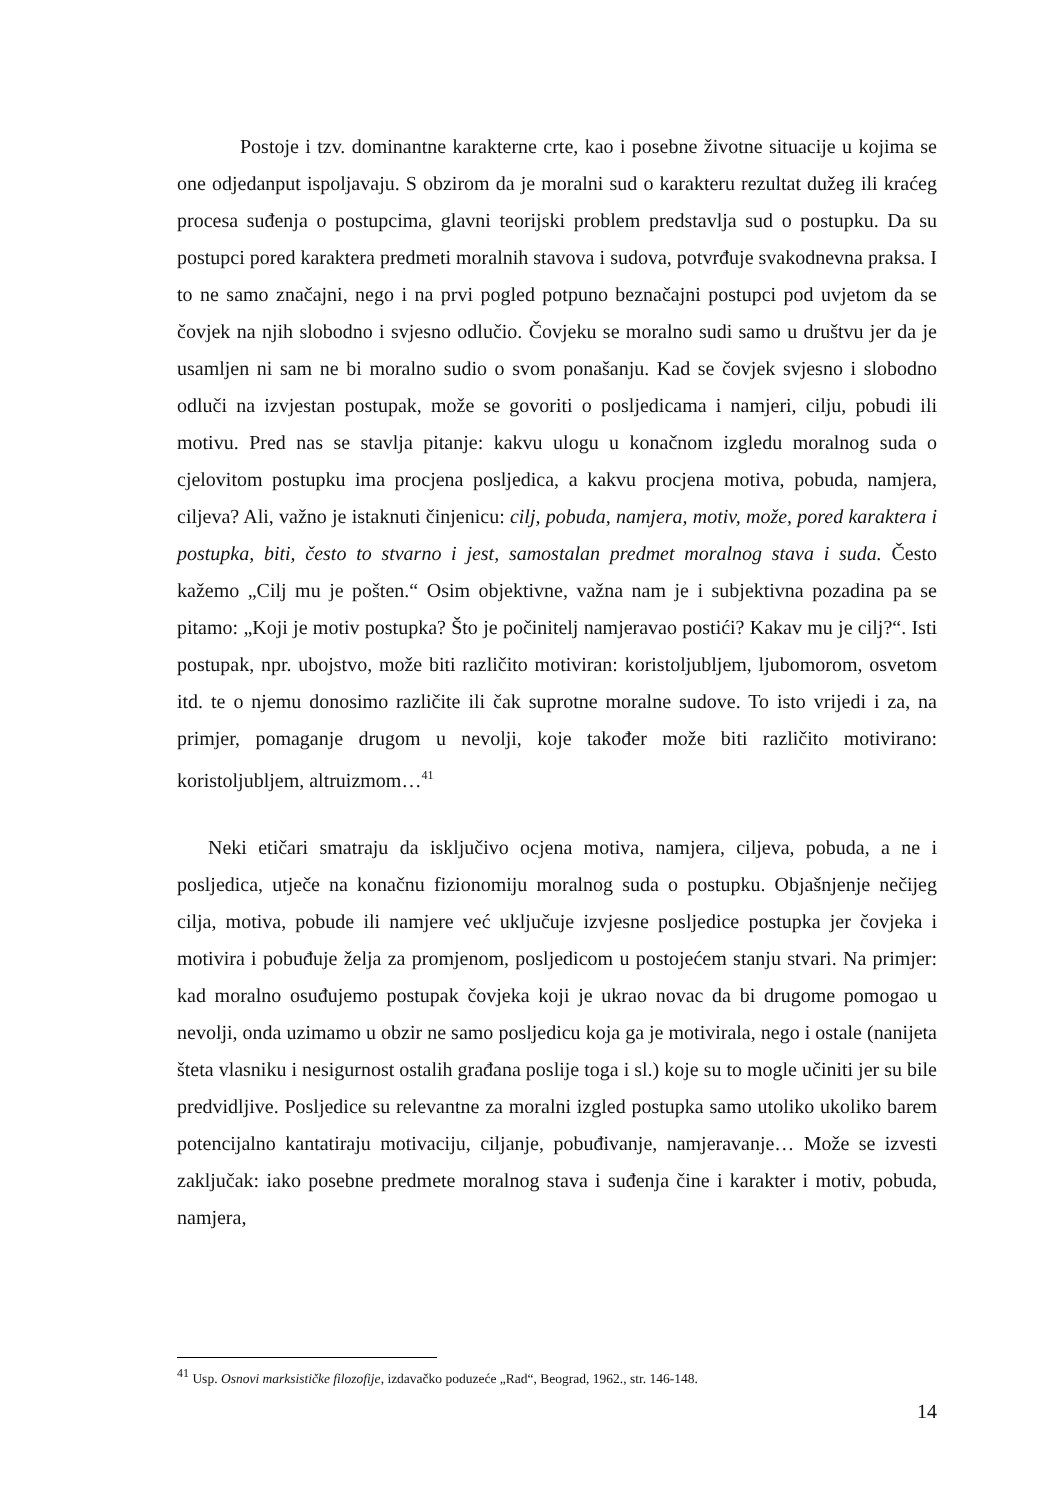Postoje i tzv. dominantne karakterne crte, kao i posebne životne situacije u kojima se one odjedanput ispoljavaju. S obzirom da je moralni sud o karakteru rezultat dužeg ili kraćeg procesa suđenja o postupcima, glavni teorijski problem predstavlja sud o postupku. Da su postupci pored karaktera predmeti moralnih stavova i sudova, potvrđuje svakodnevna praksa. I to ne samo značajni, nego i na prvi pogled potpuno beznačajni postupci pod uvjetom da se čovjek na njih slobodno i svjesno odlučio. Čovjeku se moralno sudi samo u društvu jer da je usamljen ni sam ne bi moralno sudio o svom ponašanju. Kad se čovjek svjesno i slobodno odluči na izvjestan postupak, može se govoriti o posljedicama i namjeri, cilju, pobudi ili motivu. Pred nas se stavlja pitanje: kakvu ulogu u konačnom izgledu moralnog suda o cjelovitom postupku ima procjena posljedica, a kakvu procjena motiva, pobuda, namjera, ciljeva? Ali, važno je istaknuti činjenicu: cilj, pobuda, namjera, motiv, može, pored karaktera i postupka, biti, često to stvarno i jest, samostalan predmet moralnog stava i suda. Često kažemo „Cilj mu je pošten.“ Osim objektivne, važna nam je i subjektivna pozadina pa se pitamo: „Koji je motiv postupka? Što je počinitelj namjeravao postići? Kakav mu je cilj?“. Isti postupak, npr. ubojstvo, može biti različito motiviran: koristoljubljem, ljubomorom, osvetom itd. te o njemu donosimo različite ili čak suprotne moralne sudove. To isto vrijedi i za, na primjer, pomaganje drugom u nevolji, koje također može biti različito motivirano: koristoljubljem, altruizmom…<sup>41</sup>
Neki etičari smatraju da isključivo ocjena motiva, namjera, ciljeva, pobuda, a ne i posljedica, utječe na konačnu fizionomiju moralnog suda o postupku. Objašnjenje nečijeg cilja, motiva, pobude ili namjere već uključuje izvjesne posljedice postupka jer čovjeka i motivira i pobuđuje želja za promjenom, posljedicom u postojećem stanju stvari. Na primjer: kad moralno osuđujemo postupak čovjeka koji je ukrao novac da bi drugome pomogao u nevolji, onda uzimamo u obzir ne samo posljedicu koja ga je motivirala, nego i ostale (nanijeta šteta vlasniku i nesigurnost ostalih građana poslije toga i sl.) koje su to mogle učiniti jer su bile predvidljive. Posljedice su relevantne za moralni izgled postupka samo utoliko ukoliko barem potencijalno kantatiraju motivaciju, ciljanje, pobuđivanje, namjeravanje… Može se izvesti zaključak: iako posebne predmete moralnog stava i suđenja čine i karakter i motiv, pobuda, namjera,
<sup>41</sup> Usp. Osnovi marksističke filozofije, izdavačko poduzeće „Rad“, Beograd, 1962., str. 146-148.
14